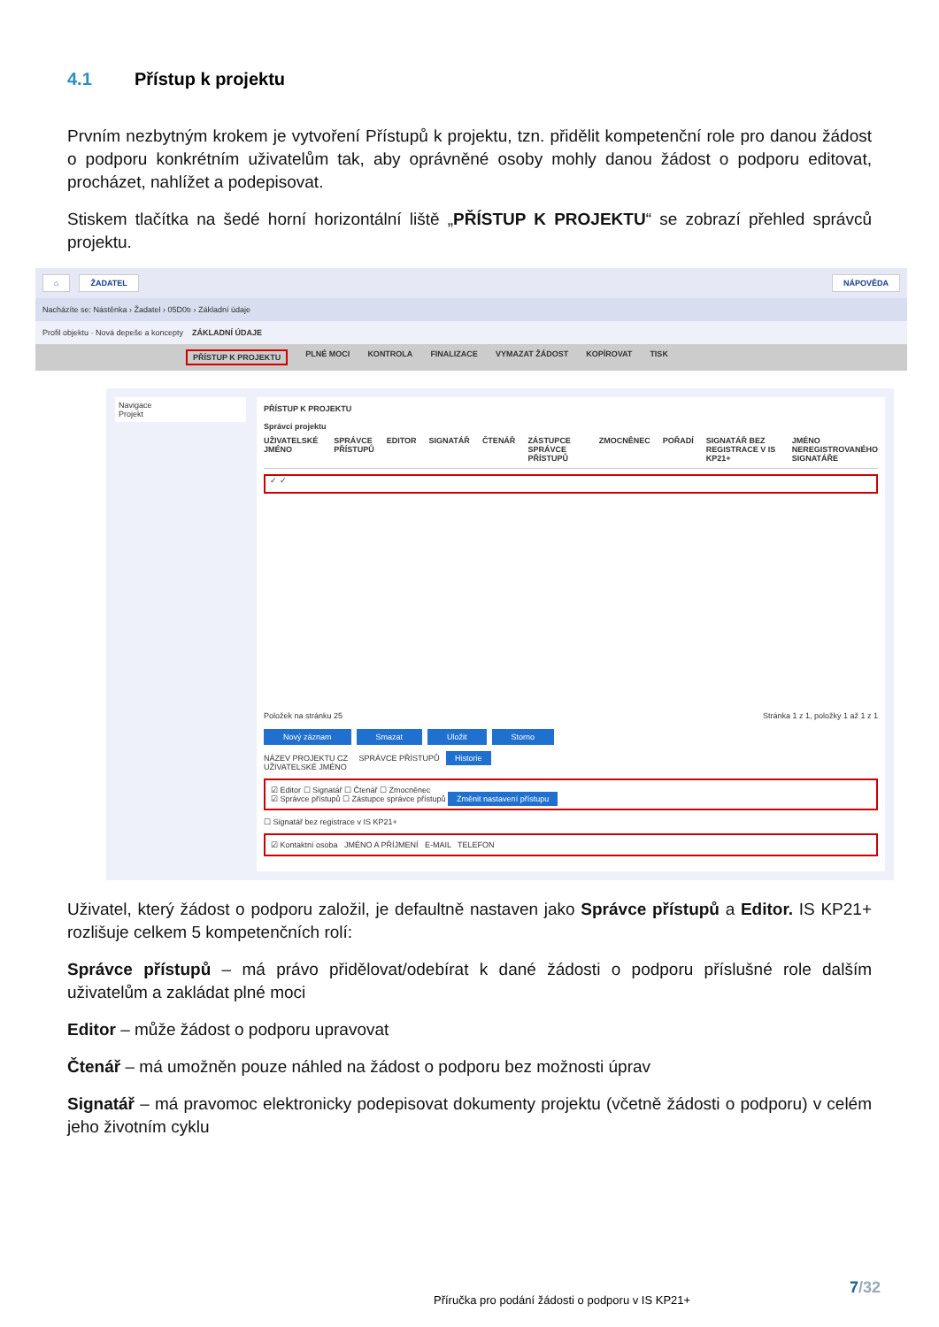4.1 Přístup k projektu
Prvním nezbytným krokem je vytvoření Přístupů k projektu, tzn. přidělit kompetenční role pro danou žádost o podporu konkrétním uživatelům tak, aby oprávněné osoby mohly danou žádost o podporu editovat, procházet, nahlížet a podepisovat.
Stiskem tlačítka na šedé horní horizontální liště „PŘÍSTUP K PROJEKTU“ se zobrazí přehled správců projektu.
⌂ ŽADATEL NÁPOVĚDA
Nacházíte se: Nástěnka › Žadatel › 05D0tı › Základní údaje
Profil objektu · Nová depeše a koncepty ZÁKLADNÍ ÚDAJE
PŘÍSTUP K PROJEKTU PLNÉ MOCI KONTROLA FINALIZACE VYMAZAT ŽÁDOST KOPÍROVAT TISK
Navigace
Projekt
PŘÍSTUP K PROJEKTU
Správci projektu
UŽIVATELSKÉ JMÉNO SPRÁVCE PŘÍSTUPŮ EDITOR SIGNATÁŘ ČTENÁŘ ZÁSTUPCE SPRÁVCE PŘÍSTUPŮ ZMOCNĚNEC POŘADÍ SIGNATÁŘ BEZ REGISTRACE V IS KP21+ JMÉNO NEREGISTROVANÉHO SIGNATÁŘE
✓ ✓
Položek na stránku 25 Stránka 1 z 1, položky 1 až 1 z 1
Nový záznam Smazat Uložit Storno
NÁZEV PROJEKTU CZ SPRÁVCE PŘÍSTUPŮ Historie
UŽIVATELSKÉ JMÉNO
☑ Editor ☐ Signatář ☐ Čtenář ☐ Zmocněnec
☑ Správce přístupů ☐ Zástupce správce přístupů Změnit nastavení přístupu
☐ Signatář bez registrace v IS KP21+
☑ Kontaktní osoba JMÉNO A PŘÍJMENÍ E-MAIL TELEFON
Uživatel, který žádost o podporu založil, je defaultně nastaven jako Správce přístupů a Editor. IS KP21+ rozlišuje celkem 5 kompetenčních rolí:
Správce přístupů – má právo přidělovat/odebírat k dané žádosti o podporu příslušné role dalším uživatelům a zakládat plné moci
Editor – může žádost o podporu upravovat
Čtenář – má umožněn pouze náhled na žádost o podporu bez možnosti úprav
Signatář – má pravomoc elektronicky podepisovat dokumenty projektu (včetně žádosti o podporu) v celém jeho životním cyklu
7/32
Příručka pro podání žádosti o podporu v IS KP21+